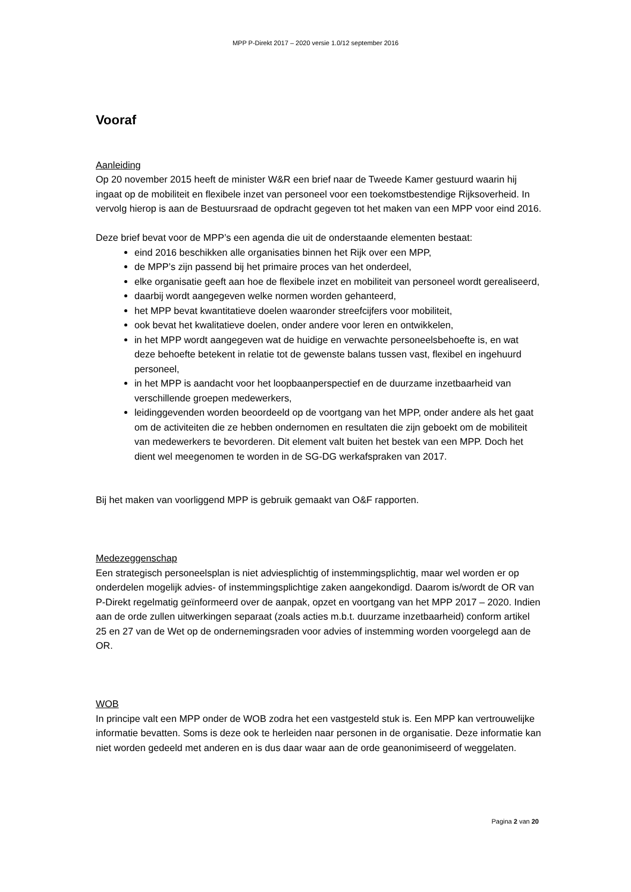MPP P-Direkt 2017 – 2020 versie 1.0/12 september 2016
Vooraf
Aanleiding
Op 20 november 2015 heeft de minister W&R een brief naar de Tweede Kamer gestuurd waarin hij ingaat op de mobiliteit en flexibele inzet van personeel voor een toekomstbestendige Rijksoverheid. In vervolg hierop is aan de Bestuursraad de opdracht gegeven tot het maken van een MPP voor eind 2016.
Deze brief bevat voor de MPP’s een agenda die uit de onderstaande elementen bestaat:
eind 2016 beschikken alle organisaties binnen het Rijk over een MPP,
de MPP’s zijn passend bij het primaire proces van het onderdeel,
elke organisatie geeft aan hoe de flexibele inzet en mobiliteit van personeel wordt gerealiseerd,
daarbij wordt aangegeven welke normen worden gehanteerd,
het MPP bevat kwantitatieve doelen waaronder streefcijfers voor mobiliteit,
ook bevat het kwalitatieve doelen, onder andere voor leren en ontwikkelen,
in het MPP wordt aangegeven wat de huidige en verwachte personeelsbehoefte is, en wat deze behoefte betekent in relatie tot de gewenste balans tussen vast, flexibel en ingehuurd personeel,
in het MPP is aandacht voor het loopbaanperspectief en de duurzame inzetbaarheid van verschillende groepen medewerkers,
leidinggevenden worden beoordeeld op de voortgang van het MPP, onder andere als het gaat om de activiteiten die ze hebben ondernomen en resultaten die zijn geboekt om de mobiliteit van medewerkers te bevorderen. Dit element valt buiten het bestek van een MPP. Doch het dient wel meegenomen te worden in de SG-DG werkafspraken van 2017.
Bij het maken van voorliggend MPP is gebruik gemaakt van O&F rapporten.
Medezeggenschap
Een strategisch personeelsplan is niet adviesplichtig of instemmingsplichtig, maar wel worden er op onderdelen mogelijk advies- of instemmingsplichtige zaken aangekondigd. Daarom is/wordt de OR van P-Direkt regelmatig geïnformeerd over de aanpak, opzet en voortgang van het MPP 2017 – 2020. Indien aan de orde zullen uitwerkingen separaat (zoals acties m.b.t. duurzame inzetbaarheid) conform artikel 25 en 27 van de Wet op de ondernemingsraden voor advies of instemming worden voorgelegd aan de OR.
WOB
In principe valt een MPP onder de WOB zodra het een vastgesteld stuk is. Een MPP kan vertrouwelijke informatie bevatten. Soms is deze ook te herleiden naar personen in de organisatie. Deze informatie kan niet worden gedeeld met anderen en is dus daar waar aan de orde geanonimiseerd of weggelaten.
Pagina 2 van 20